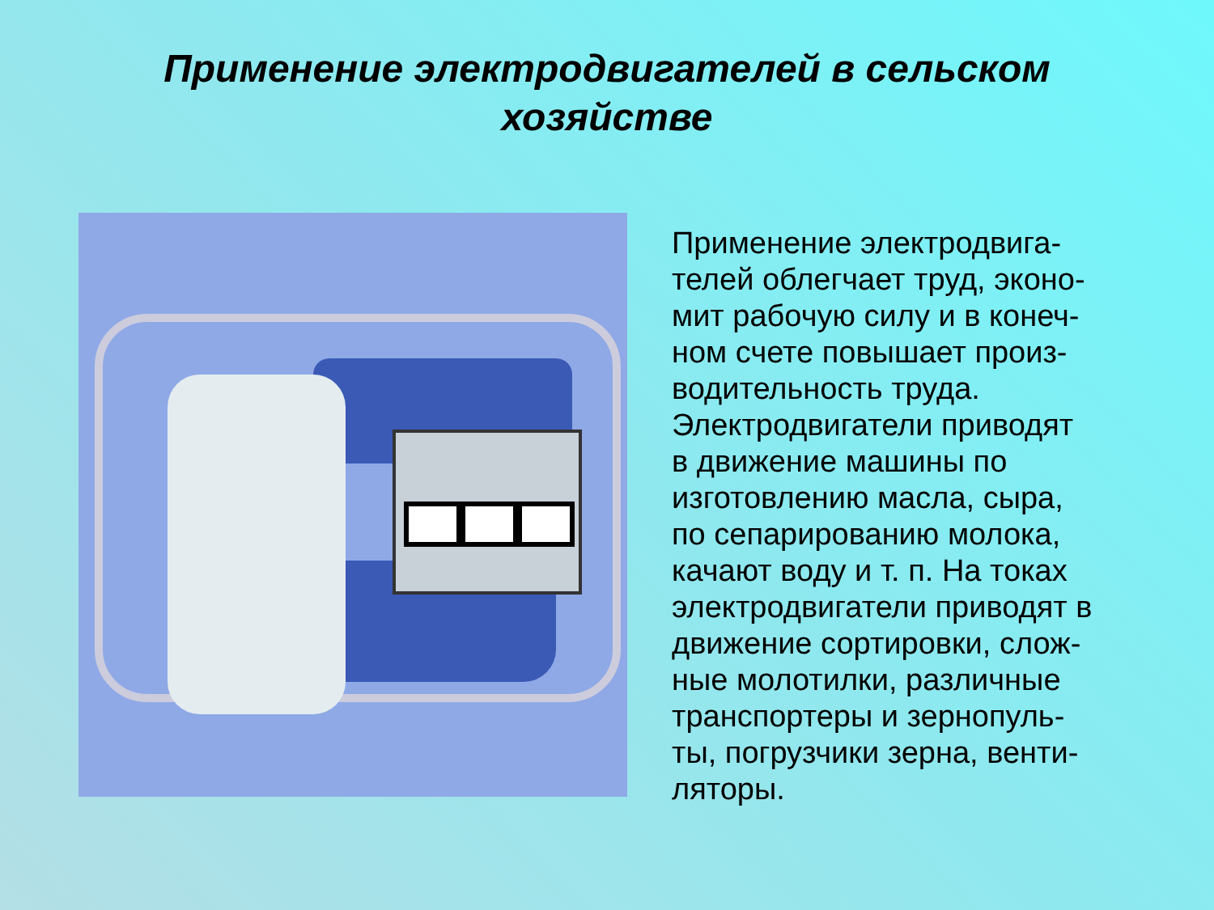Применение электродвигателей в сельском
хозяйстве
Применение электродвига-
телей облегчает труд, эконо-
мит рабочую силу и в конеч-
ном счете повышает произ-
водительность труда.
Электродвигатели приводят
в движение машины по
изготовлению масла, сыра,
по сепарированию молока,
качают воду и т. п. На токах
электродвигатели приводят в
движение сортировки, слож-
ные молотилки, различные
транспортеры и зернопуль-
ты, погрузчики зерна, венти-
ляторы.